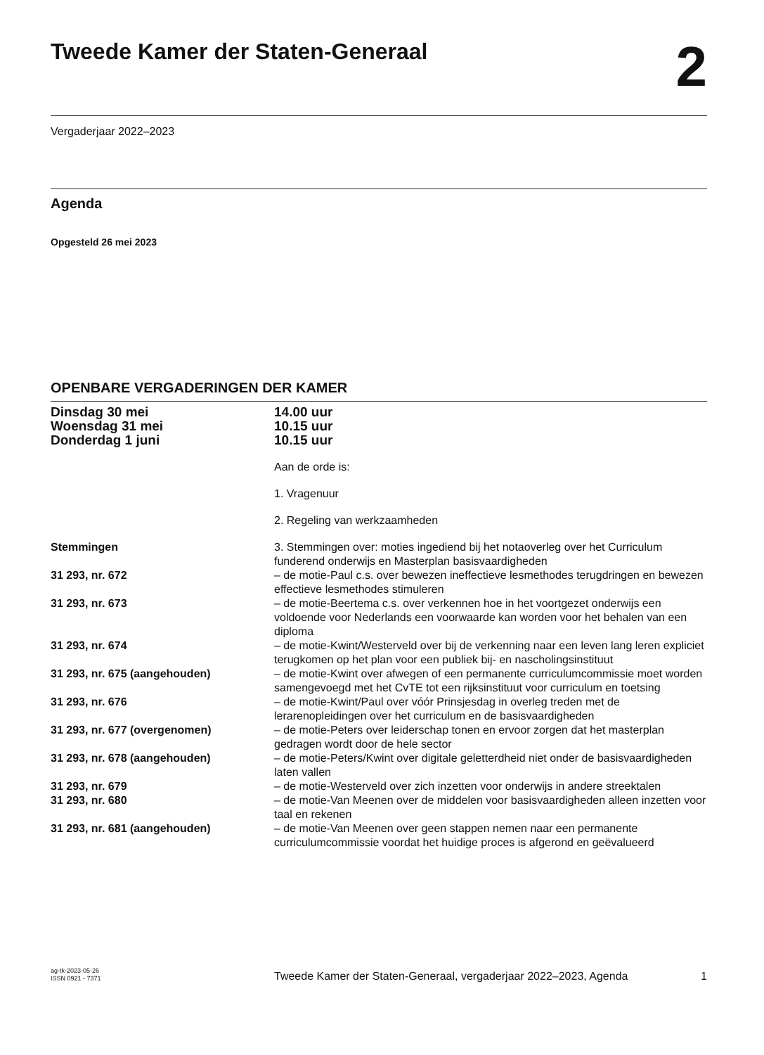Tweede Kamer der Staten-Generaal
2
Vergaderjaar 2022–2023
Agenda
Opgesteld 26 mei 2023
OPENBARE VERGADERINGEN DER KAMER
| Dinsdag 30 mei Woensdag 31 mei Donderdag 1 juni | 14.00 uur 10.15 uur 10.15 uur |
| | Aan de orde is: |
| | 1. Vragenuur |
| | 2. Regeling van werkzaamheden |
| Stemmingen | 3. Stemmingen over: moties ingediend bij het notaoverleg over het Curriculum funderend onderwijs en Masterplan basisvaardigheden |
| 31 293, nr. 672 | – de motie-Paul c.s. over bewezen ineffectieve lesmethodes terugdringen en bewezen effectieve lesmethodes stimuleren |
| 31 293, nr. 673 | – de motie-Beertema c.s. over verkennen hoe in het voortgezet onderwijs een voldoende voor Nederlands een voorwaarde kan worden voor het behalen van een diploma |
| 31 293, nr. 674 | – de motie-Kwint/Westerveld over bij de verkenning naar een leven lang leren expliciet terugkomen op het plan voor een publiek bij- en nascholingsinstituut |
| 31 293, nr. 675 (aangehouden) | – de motie-Kwint over afwegen of een permanente curriculumcommissie moet worden samengevoegd met het CvTE tot een rijksinstituut voor curriculum en toetsing |
| 31 293, nr. 676 | – de motie-Kwint/Paul over vóór Prinsjesdag in overleg treden met de lerarenopleidingen over het curriculum en de basisvaardigheden |
| 31 293, nr. 677 (overgenomen) | – de motie-Peters over leiderschap tonen en ervoor zorgen dat het masterplan gedragen wordt door de hele sector |
| 31 293, nr. 678 (aangehouden) | – de motie-Peters/Kwint over digitale geletterdheid niet onder de basisvaardigheden laten vallen |
| 31 293, nr. 679 | – de motie-Westerveld over zich inzetten voor onderwijs in andere streektalen |
| 31 293, nr. 680 | – de motie-Van Meenen over de middelen voor basisvaardigheden alleen inzetten voor taal en rekenen |
| 31 293, nr. 681 (aangehouden) | – de motie-Van Meenen over geen stappen nemen naar een permanente curriculumcommissie voordat het huidige proces is afgerond en geëvalueerd |
ag-tk-2023-05-26
ISSN 0921 - 7371
Tweede Kamer der Staten-Generaal, vergaderjaar 2022–2023, Agenda
1